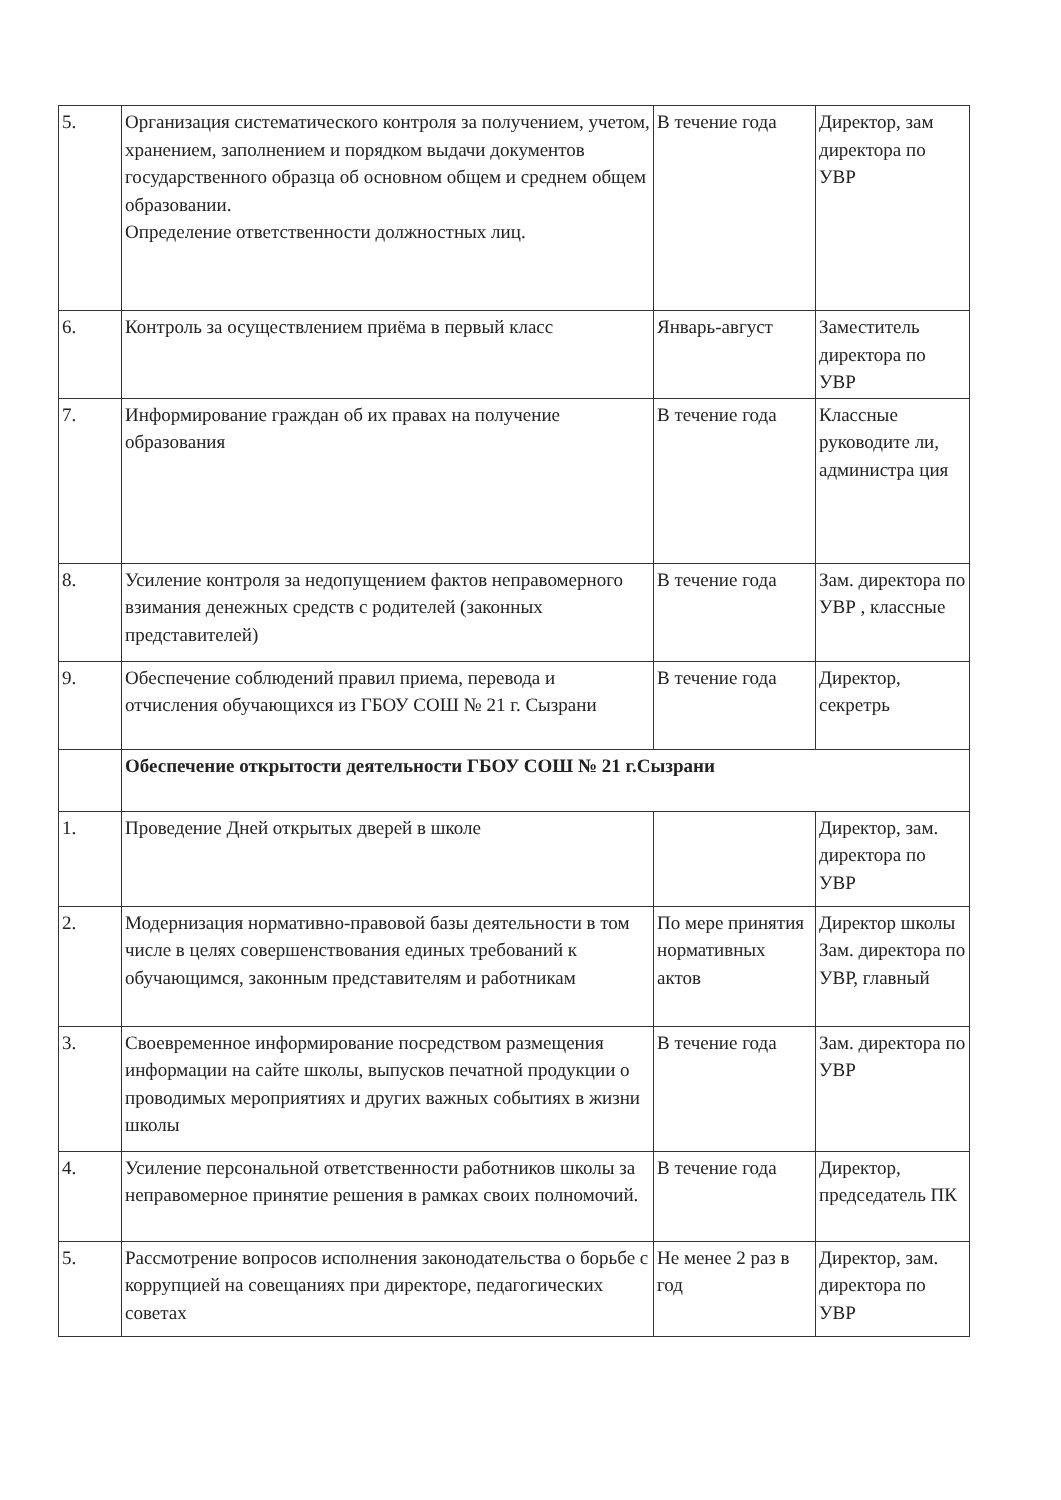| 5. | Организация систематического контроля за получением, учетом, хранением, заполнением и порядком выдачи документов государственного образца об основном общем и среднем общем образовании. Определение ответственности должностных лиц. | В течение года | Директор, зам директора по УВР |
| 6. | Контроль за осуществлением приёма в первый класс | Январь-август | Заместитель директора по УВР |
| 7. | Информирование граждан об их правах на получение образования | В течение года | Классные руководите ли, администра ция |
| 8. | Усиление контроля за недопущением фактов неправомерного взимания денежных средств с родителей (законных представителей) | В течение года | Зам. директора по УВР , классные |
| 9. | Обеспечение соблюдений правил приема, перевода и отчисления обучающихся из ГБОУ СОШ № 21 г. Сызрани | В течение года | Директор, секретрь |
| | Обеспечение открытости деятельности ГБОУ СОШ № 21 г.Сызрани | | |
| 1. | Проведение Дней открытых дверей в школе | | Директор, зам. директора по УВР |
| 2. | Модернизация нормативно-правовой базы деятельности в том числе в целях совершенствования единых требований к обучающимся, законным представителям и работникам | По мере принятия нормативных актов | Директор школы Зам. директора по УВР, главный |
| 3. | Своевременное информирование посредством размещения информации на сайте школы, выпусков печатной продукции о проводимых мероприятиях и других важных событиях в жизни школы | В течение года | Зам. директора по УВР |
| 4. | Усиление персональной ответственности работников школы за неправомерное принятие решения в рамках своих полномочий. | В течение года | Директор, председатель ПК |
| 5. | Рассмотрение вопросов исполнения законодательства о борьбе с коррупцией на совещаниях при директоре, педагогических советах | Не менее 2 раз в год | Директор, зам. директора по УВР |